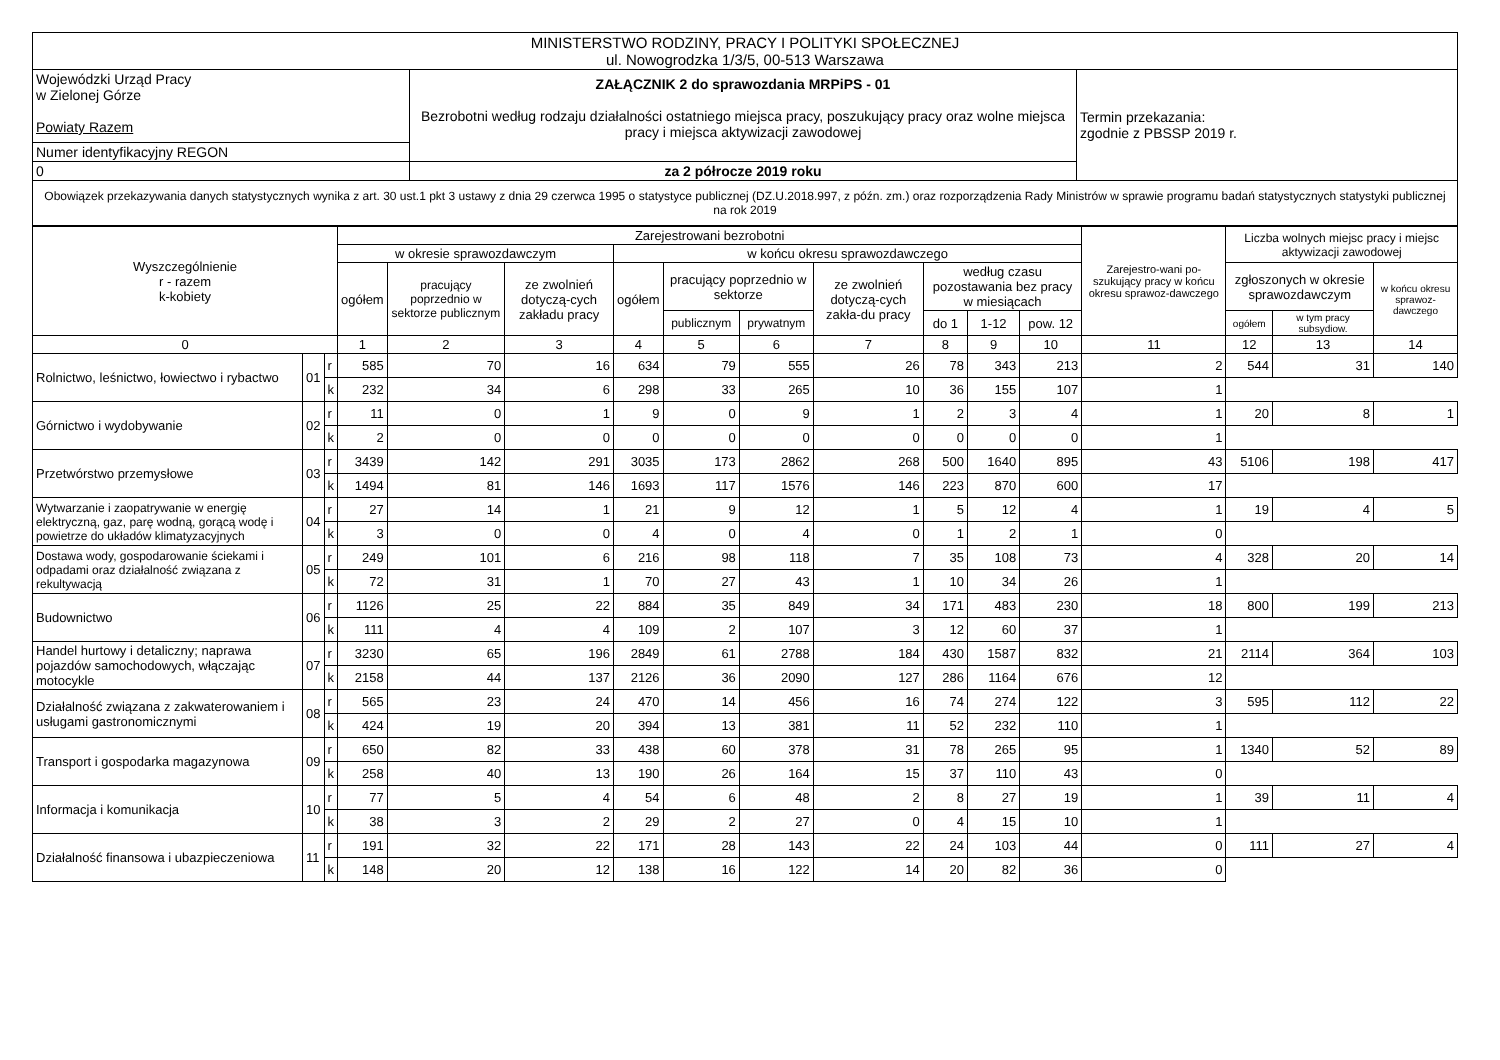| MINISTERSTWO RODZINY, PRACY I POLITYKI SPOŁECZNEJ ul. Nowogrodzka 1/3/5, 00-513 Warszawa | | |
| Wojewódzki Urząd Pracy w Zielonej Górze Powiaty Razem | ZAŁĄCZNIK 2 do sprawozdania MRPiPS - 01 Bezrobotni według rodzaju działalności ostatniego miejsca pracy, poszukujący pracy oraz wolne miejsca pracy i miejsca aktywizacji zawodowej | Termin przekazania: zgodnie z PBSSP 2019 r. |
| Numer identyfikacyjny REGON | | |
| 0 | za 2 półrocze 2019 roku | |
| Obowiązek przekazywania danych statystycznych wynika z art. 30 ust.1 pkt 3 ustawy z dnia 29 czerwca 1995 o statystyce publicznej (DZ.U.2018.997, z późn. zm.) oraz rozporządzenia Rady Ministrów w sprawie programu badań statystycznych statystyki publicznej na rok 2019 | | |
| Wyszczególnienie r - razem k-kobiety | | | Zarejestrowani bezrobotni | | | | | | | | | | Zarejestro-wani po-szukujący pracy w końcu okresu sprawoz-dawczego | Liczba wolnych miejsc pracy i miejsc aktywizacji zawodowej | | |
| --- | --- | --- | --- | --- | --- | --- | --- | --- | --- | --- | --- | --- | --- | --- | --- | --- |
| | | | w okresie sprawozdawczym | | | w końcu okresu sprawozdawczego | | | | | | | | | | |
| | | | ogółem | pracujący poprzednio w sektorze publicznym | ze zwolnień dotyczą-cych zakładu pracy | ogółem | pracujący poprzednio w sektorze | | ze zwolnień dotyczą-cych zakła-du pracy | według czasu pozostawania bez pracy w miesiącach | | | | zgłoszonych w okresie sprawozdawczym | | w końcu okresu sprawoz-dawczego |
| | | | | | | | publicznym | prywatnym | | do 1 | 1-12 | pow. 12 | | ogółem | w tym pracy subsydiow. | |
| 0 | | | 1 | 2 | 3 | 4 | 5 | 6 | 7 | 8 | 9 | 10 | 11 | 12 | 13 | 14 |
| Rolnictwo, leśnictwo, łowiectwo i rybactwo | 01 | r | 585 | 70 | 16 | 634 | 79 | 555 | 26 | 78 | 343 | 213 | 2 | 544 | 31 | 140 |
| | | k | 232 | 34 | 6 | 298 | 33 | 265 | 10 | 36 | 155 | 107 | 1 | | | |
| Górnictwo i wydobywanie | 02 | r | 11 | 0 | 1 | 9 | 0 | 9 | 1 | 2 | 3 | 4 | 1 | 20 | 8 | 1 |
| | | k | 2 | 0 | 0 | 0 | 0 | 0 | 0 | 0 | 0 | 0 | 1 | | | |
| Przetwórstwo przemysłowe | 03 | r | 3439 | 142 | 291 | 3035 | 173 | 2862 | 268 | 500 | 1640 | 895 | 43 | 5106 | 198 | 417 |
| | | k | 1494 | 81 | 146 | 1693 | 117 | 1576 | 146 | 223 | 870 | 600 | 17 | | | |
| Wytwarzanie i zaopatrywanie w energię elektryczną, gaz, parę wodną, gorącą wodę i powietrze do układów klimatyzacyjnych | 04 | r | 27 | 14 | 1 | 21 | 9 | 12 | 1 | 5 | 12 | 4 | 1 | 19 | 4 | 5 |
| | | k | 3 | 0 | 0 | 4 | 0 | 4 | 0 | 1 | 2 | 1 | 0 | | | |
| Dostawa wody, gospodarowanie ściekami i odpadami oraz działalność związana z rekultywacją | 05 | r | 249 | 101 | 6 | 216 | 98 | 118 | 7 | 35 | 108 | 73 | 4 | 328 | 20 | 14 |
| | | k | 72 | 31 | 1 | 70 | 27 | 43 | 1 | 10 | 34 | 26 | 1 | | | |
| Budownictwo | 06 | r | 1126 | 25 | 22 | 884 | 35 | 849 | 34 | 171 | 483 | 230 | 18 | 800 | 199 | 213 |
| | | k | 111 | 4 | 4 | 109 | 2 | 107 | 3 | 12 | 60 | 37 | 1 | | | |
| Handel hurtowy i detaliczny; naprawa pojazdów samochodowych, włączając motocykle | 07 | r | 3230 | 65 | 196 | 2849 | 61 | 2788 | 184 | 430 | 1587 | 832 | 21 | 2114 | 364 | 103 |
| | | k | 2158 | 44 | 137 | 2126 | 36 | 2090 | 127 | 286 | 1164 | 676 | 12 | | | |
| Działalność związana z zakwaterowaniem i usługami gastronomicznymi | 08 | r | 565 | 23 | 24 | 470 | 14 | 456 | 16 | 74 | 274 | 122 | 3 | 595 | 112 | 22 |
| | | k | 424 | 19 | 20 | 394 | 13 | 381 | 11 | 52 | 232 | 110 | 1 | | | |
| Transport i gospodarka magazynowa | 09 | r | 650 | 82 | 33 | 438 | 60 | 378 | 31 | 78 | 265 | 95 | 1 | 1340 | 52 | 89 |
| | | k | 258 | 40 | 13 | 190 | 26 | 164 | 15 | 37 | 110 | 43 | 0 | | | |
| Informacja i komunikacja | 10 | r | 77 | 5 | 4 | 54 | 6 | 48 | 2 | 8 | 27 | 19 | 1 | 39 | 11 | 4 |
| | | k | 38 | 3 | 2 | 29 | 2 | 27 | 0 | 4 | 15 | 10 | 1 | | | |
| Działalność finansowa i ubazpieczeniowa | 11 | r | 191 | 32 | 22 | 171 | 28 | 143 | 22 | 24 | 103 | 44 | 0 | 111 | 27 | 4 |
| | | k | 148 | 20 | 12 | 138 | 16 | 122 | 14 | 20 | 82 | 36 | 0 | | | |